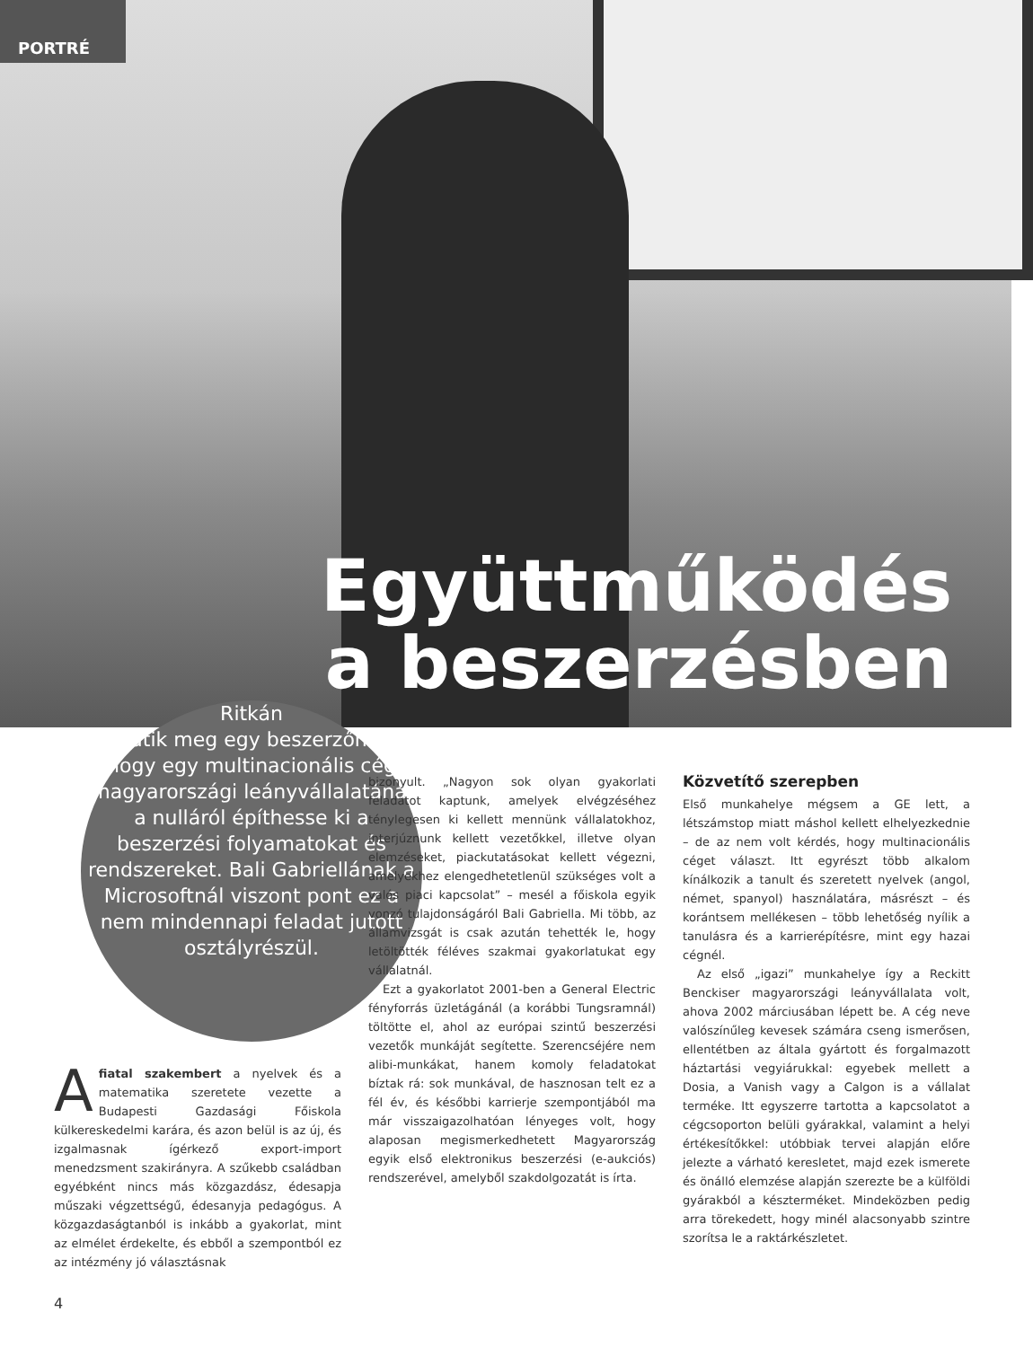PORTRÉ
Együttműködés
a beszerzésben
Ritkán
adatik meg egy beszerzőnek, hogy egy multinacionális cég magyarországi leányvállalatánál a nulláról építhesse ki a beszerzési folyamatokat és rendszereket. Bali Gabriellának a Microsoftnál viszont pont ez a nem mindennapi feladat jutott osztályrészül.
Afiatal szakembert a nyelvek és a matematika szeretete vezette a Budapesti Gazdasági Főiskola külkereskedelmi karára, és azon belül is az új, és izgalmasnak ígérkező export-import menedzsment szakirányra. A szűkebb családban egyébként nincs más közgazdász, édesapja műszaki végzettségű, édesanyja pedagógus. A közgazdaságtanból is inkább a gyakorlat, mint az elmélet érdekelte, és ebből a szempontból ez az intézmény jó választásnak
bizonyult. „Nagyon sok olyan gyakorlati feladatot kaptunk, amelyek elvégzéséhez ténylegesen ki kellett mennünk vállalatokhoz, interjúznunk kellett vezetőkkel, illetve olyan elemzéseket, piackutatásokat kellett végezni, amelyekhez elengedhetetlenül szükséges volt a valós piaci kapcsolat” – mesél a főiskola egyik vonzó tulajdonságáról Bali Gabriella. Mi több, az államvizsgát is csak azután tehették le, hogy letöltötték féléves szakmai gyakorlatukat egy vállalatnál.
Ezt a gyakorlatot 2001-ben a General Electric fényforrás üzletágánál (a korábbi Tungsramnál) töltötte el, ahol az európai szintű beszerzési vezetők munkáját segítette. Szerencséjére nem alibi-munkákat, hanem komoly feladatokat bíztak rá: sok munkával, de hasznosan telt ez a fél év, és későbbi karrierje szempontjából ma már visszaigazolhatóan lényeges volt, hogy alaposan megismerkedhetett Magyarország egyik első elektronikus beszerzési (e-aukciós) rendszerével, amelyből szakdolgozatát is írta.
Közvetítő szerepben
Első munkahelye mégsem a GE lett, a létszámstop miatt máshol kellett elhelyezkednie – de az nem volt kérdés, hogy multinacionális céget választ. Itt egyrészt több alkalom kínálkozik a tanult és szeretett nyelvek (angol, német, spanyol) használatára, másrészt – és korántsem mellékesen – több lehetőség nyílik a tanulásra és a karrierépítésre, mint egy hazai cégnél.
Az első „igazi” munkahelye így a Reckitt Benckiser magyarországi leányvállalata volt, ahova 2002 márciusában lépett be. A cég neve valószínűleg kevesek számára cseng ismerősen, ellentétben az általa gyártott és forgalmazott háztartási vegyiárukkal: egyebek mellett a Dosia, a Vanish vagy a Calgon is a vállalat terméke. Itt egyszerre tartotta a kapcsolatot a cégcsoporton belüli gyárakkal, valamint a helyi értékesítőkkel: utóbbiak tervei alapján előre jelezte a várható keresletet, majd ezek ismerete és önálló elemzése alapján szerezte be a külföldi gyárakból a készterméket. Mindeközben pedig arra törekedett, hogy minél alacsonyabb szintre szorítsa le a raktárkészletet.
4